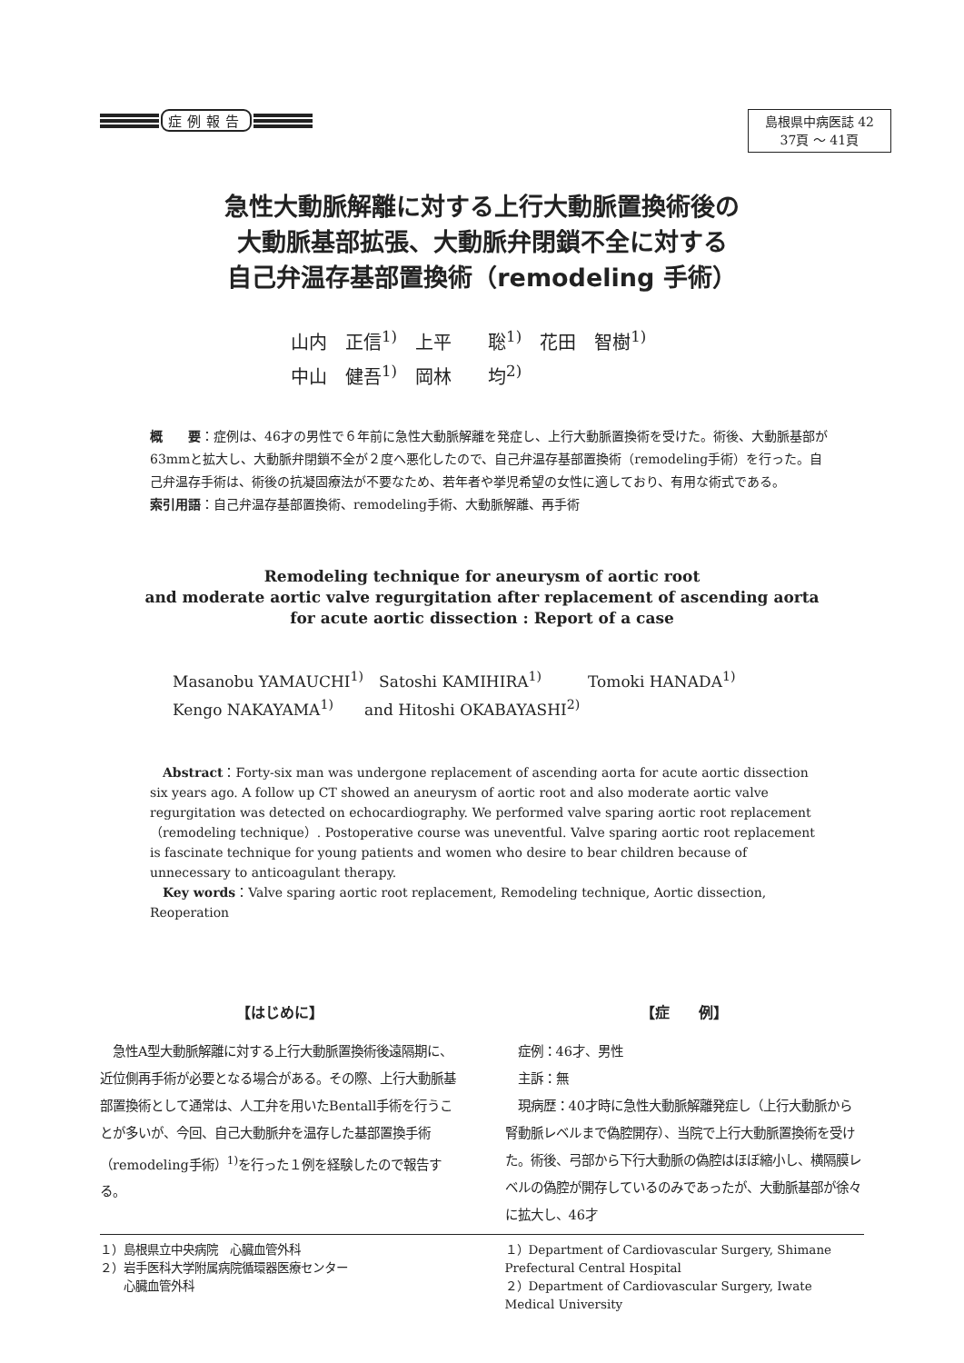症例報告
島根県中病医誌 42
37頁 ～ 41頁
急性大動脈解離に対する上行大動脈置換術後の
大動脈基部拡張、大動脈弁閉鎖不全に対する
自己弁温存基部置換術（remodeling 手術）
山内　正信<sup>1)</sup>　上平　　聡<sup>1)</sup>　花田　智樹<sup>1)</sup>
中山　健吾<sup>1)</sup>　岡林　　均<sup>2)</sup>
概　　要：症例は、46才の男性で６年前に急性大動脈解離を発症し、上行大動脈置換術を受けた。術後、大動脈基部が63mmと拡大し、大動脈弁閉鎖不全が２度へ悪化したので、自己弁温存基部置換術（remodeling手術）を行った。自己弁温存手術は、術後の抗凝固療法が不要なため、若年者や挙児希望の女性に適しており、有用な術式である。
索引用語：自己弁温存基部置換術、remodeling手術、大動脈解離、再手術
Remodeling technique for aneurysm of aortic root
and moderate aortic valve regurgitation after replacement of ascending aorta
for acute aortic dissection : Report of a case
Masanobu YAMAUCHI<sup>1)</sup>　Satoshi KAMIHIRA<sup>1)</sup>　　　Tomoki HANADA<sup>1)</sup>
Kengo NAKAYAMA<sup>1)</sup>　　and Hitoshi OKABAYASHI<sup>2)</sup>
　Abstract：Forty-six man was undergone replacement of ascending aorta for acute aortic dissection six years ago. A follow up CT showed an aneurysm of aortic root and also moderate aortic valve regurgitation was detected on echocardiography. We performed valve sparing aortic root replacement（remodeling technique）. Postoperative course was uneventful. Valve sparing aortic root replacement is fascinate technique for young patients and women who desire to bear children because of unnecessary to anticoagulant therapy.
　Key words：Valve sparing aortic root replacement, Remodeling technique, Aortic dissection, Reoperation
【はじめに】
　急性A型大動脈解離に対する上行大動脈置換術後遠隔期に、近位側再手術が必要となる場合がある。その際、上行大動脈基部置換術として通常は、人工弁を用いたBentall手術を行うことが多いが、今回、自己大動脈弁を温存した基部置換手術（remodeling手術）<sup>1)</sup>を行った１例を経験したので報告する。
【症　　例】
　症例：46才、男性
　主訴：無
　現病歴：40才時に急性大動脈解離発症し（上行大動脈から腎動脈レベルまで偽腔開存）、当院で上行大動脈置換術を受けた。術後、弓部から下行大動脈の偽腔はほぼ縮小し、横隔膜レベルの偽腔が開存しているのみであったが、大動脈基部が徐々に拡大し、46才
１）島根県立中央病院　心臓血管外科
２）岩手医科大学附属病院循環器医療センター
　　心臓血管外科
１）Department of Cardiovascular Surgery, Shimane Prefectural Central Hospital
２）Department of Cardiovascular Surgery, Iwate Medical University